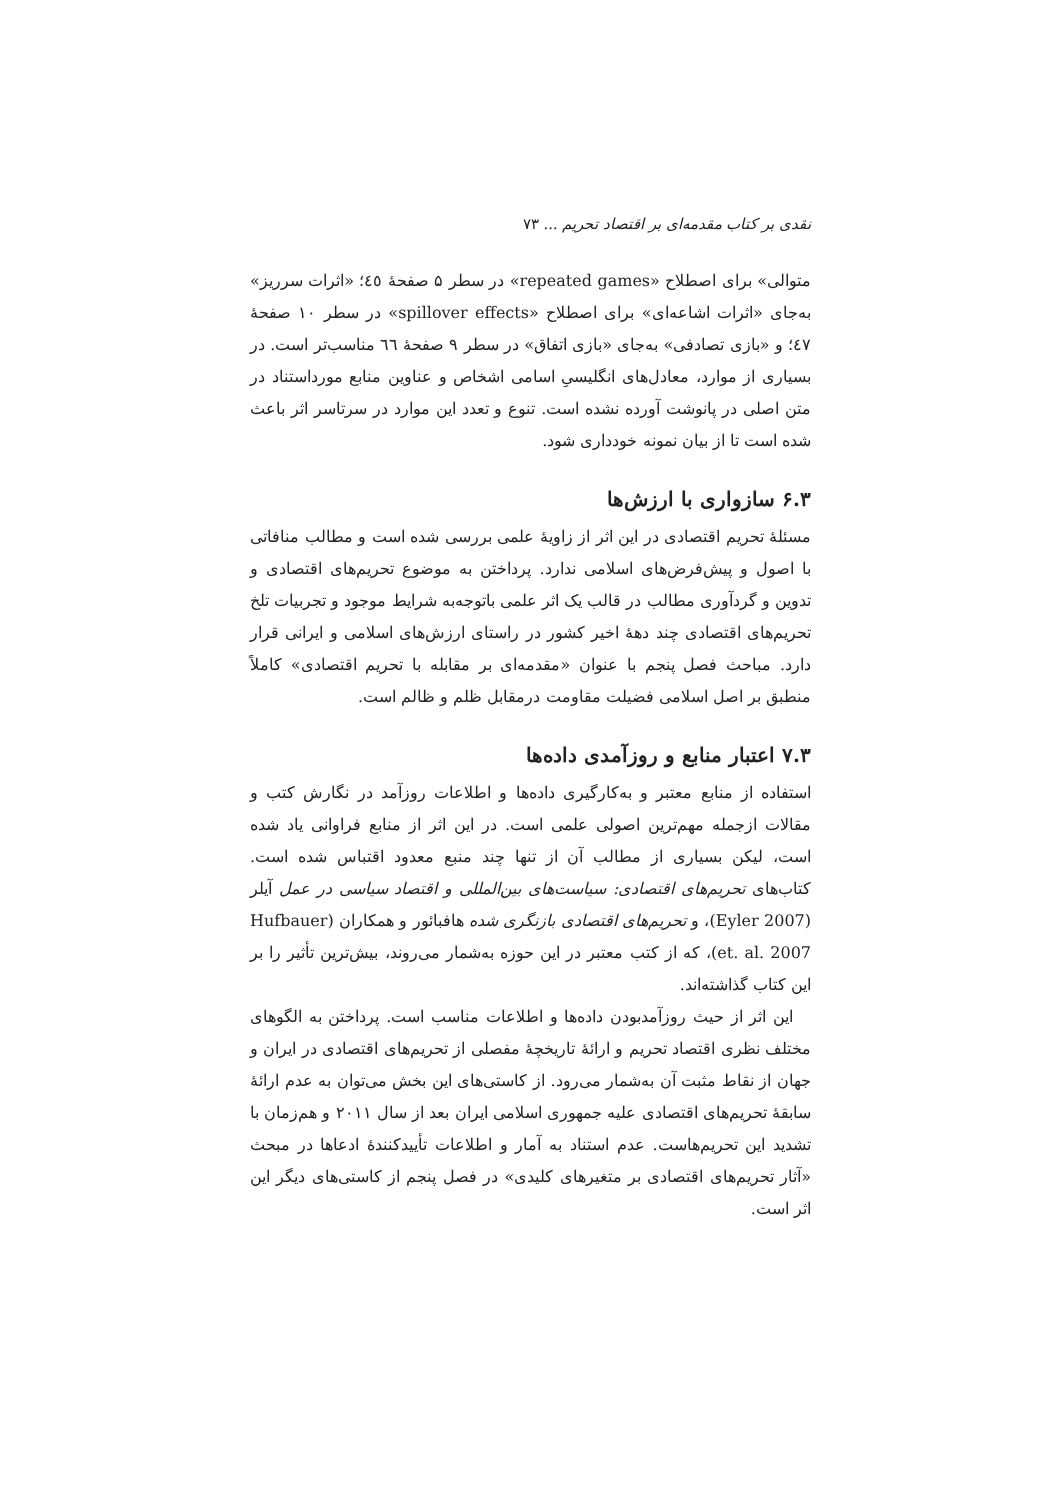نقدی بر کتاب مقدمه‌ای بر اقتصاد تحریم ... ۷۳
متوالی» برای اصطلاح «repeated games» در سطر ۵ صفحهٔ ٤٥؛ «اثرات سرریز» به‌جای «اثرات اشاعه‌ای» برای اصطلاح «spillover effects» در سطر ۱۰ صفحهٔ ٤٧؛ و «بازی تصادفی» به‌جای «بازی اتفاق» در سطر ۹ صفحهٔ ٦٦ مناسب‌تر است. در بسیاری از موارد، معادل‌های انگلیسیِ اسامی اشخاص و عناوین منابع مورداستناد در متن اصلی در پانوشت آورده نشده است. تنوع و تعدد این موارد در سرتاسر اثر باعث شده است تا از بیان نمونه خودداری شود.
۶.۳ سازواری با ارزش‌ها
مسئلهٔ تحریم اقتصادی در این اثر از زاویهٔ علمی بررسی شده است و مطالب منافاتی با اصول و پیش‌فرض‌های اسلامی ندارد. پرداختن به موضوع تحریم‌های اقتصادی و تدوین و گردآوری مطالب در قالب یک اثر علمی باتوجه‌به شرایط موجود و تجربیات تلخ تحریم‌های اقتصادی چند دههٔ اخیر کشور در راستای ارزش‌های اسلامی و ایرانی قرار دارد. مباحث فصل پنجم با عنوان «مقدمه‌ای بر مقابله با تحریم اقتصادی» کاملاً منطبق بر اصل اسلامی فضیلت مقاومت درمقابل ظلم و ظالم است.
۷.۳ اعتبار منابع و روزآمدی داده‌ها
استفاده از منابع معتبر و به‌کارگیری داده‌ها و اطلاعات روزآمد در نگارش کتب و مقالات ازجمله مهم‌ترین اصولی علمی است. در این اثر از منابع فراوانی یاد شده است، لیکن بسیاری از مطالب آن از تنها چند منبع معدود اقتباس شده است. کتاب‌های تحریم‌های اقتصادی: سیاست‌های بین‌المللی و اقتصاد سیاسی در عمل آیلر (Eyler 2007)، و تحریم‌های اقتصادی بازنگری شده هافبائور و همکاران (Hufbauer et. al. 2007)، که از کتب معتبر در این حوزه به‌شمار می‌روند، بیش‌ترین تأثیر را بر این کتاب گذاشته‌اند.
این اثر از حیث روزآمدبودن داده‌ها و اطلاعات مناسب است. پرداختن به الگوهای مختلف نظری اقتصاد تحریم و ارائهٔ تاریخچهٔ مفصلی از تحریم‌های اقتصادی در ایران و جهان از نقاط مثبت آن به‌شمار می‌رود. از کاستی‌های این بخش می‌توان به عدم ارائهٔ سابقهٔ تحریم‌های اقتصادی علیه جمهوری اسلامی ایران بعد از سال ۲۰۱۱ و هم‌زمان با تشدید این تحریم‌هاست. عدم استناد به آمار و اطلاعات تأییدکنندهٔ ادعاها در مبحث «آثار تحریم‌های اقتصادی بر متغیرهای کلیدی» در فصل پنجم از کاستی‌های دیگر این اثر است.